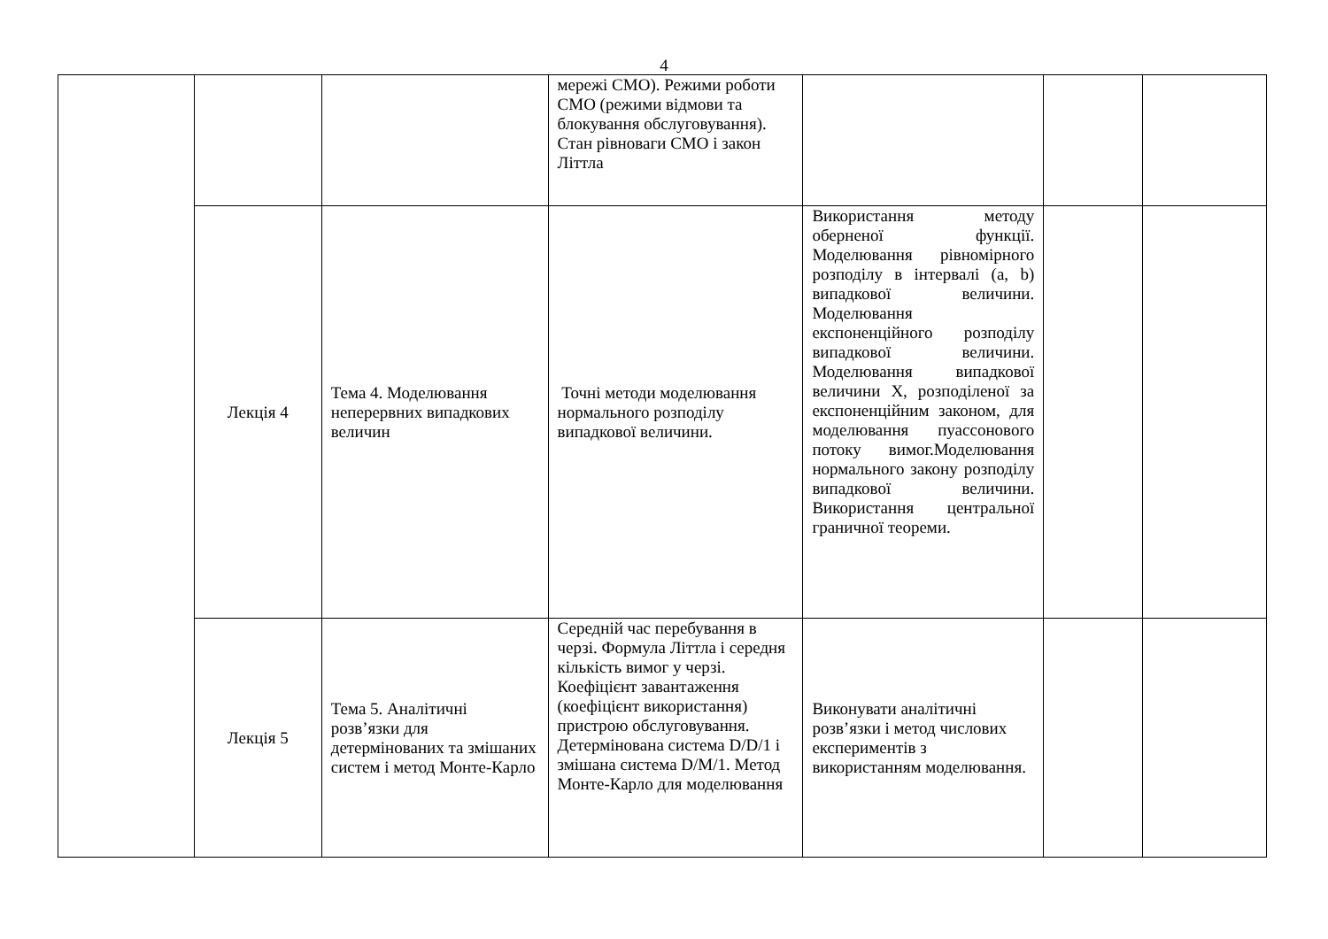4
| | | | мережі СМО). Режими роботи СМО (режими відмови та блокування обслуговування). Стан рівноваги СМО і закон Літтла | | | |
| | Лекція 4 | Тема 4. Моделювання неперервних випадкових величин | Точні методи моделювання нормального розподілу випадкової величини. | Використання методу оберненої функції. Моделювання рівномірного розподілу в інтервалі (a, b) випадкової величини. Моделювання експоненційного розподілу випадкової величини. Моделювання випадкової величини X, розподіленої за експоненційним законом, для моделювання пуассонового потоку вимог.Моделювання нормального закону розподілу випадкової величини. Використання центральної граничної теореми. | | |
| | Лекція 5 | Тема 5. Аналітичні розв’язки для детермінованих та змішаних систем і метод Монте-Карло | Середній час перебування в черзі. Формула Літтла і середня кількість вимог у черзі. Коефіцієнт завантаження (коефіцієнт використання) пристрою обслуговування. Детермінована система D/D/1 і змішана система D/M/1. Метод Монте-Карло для моделювання | Виконувати аналітичні розв’язки і метод числових експериментів з використанням моделювання. | | |